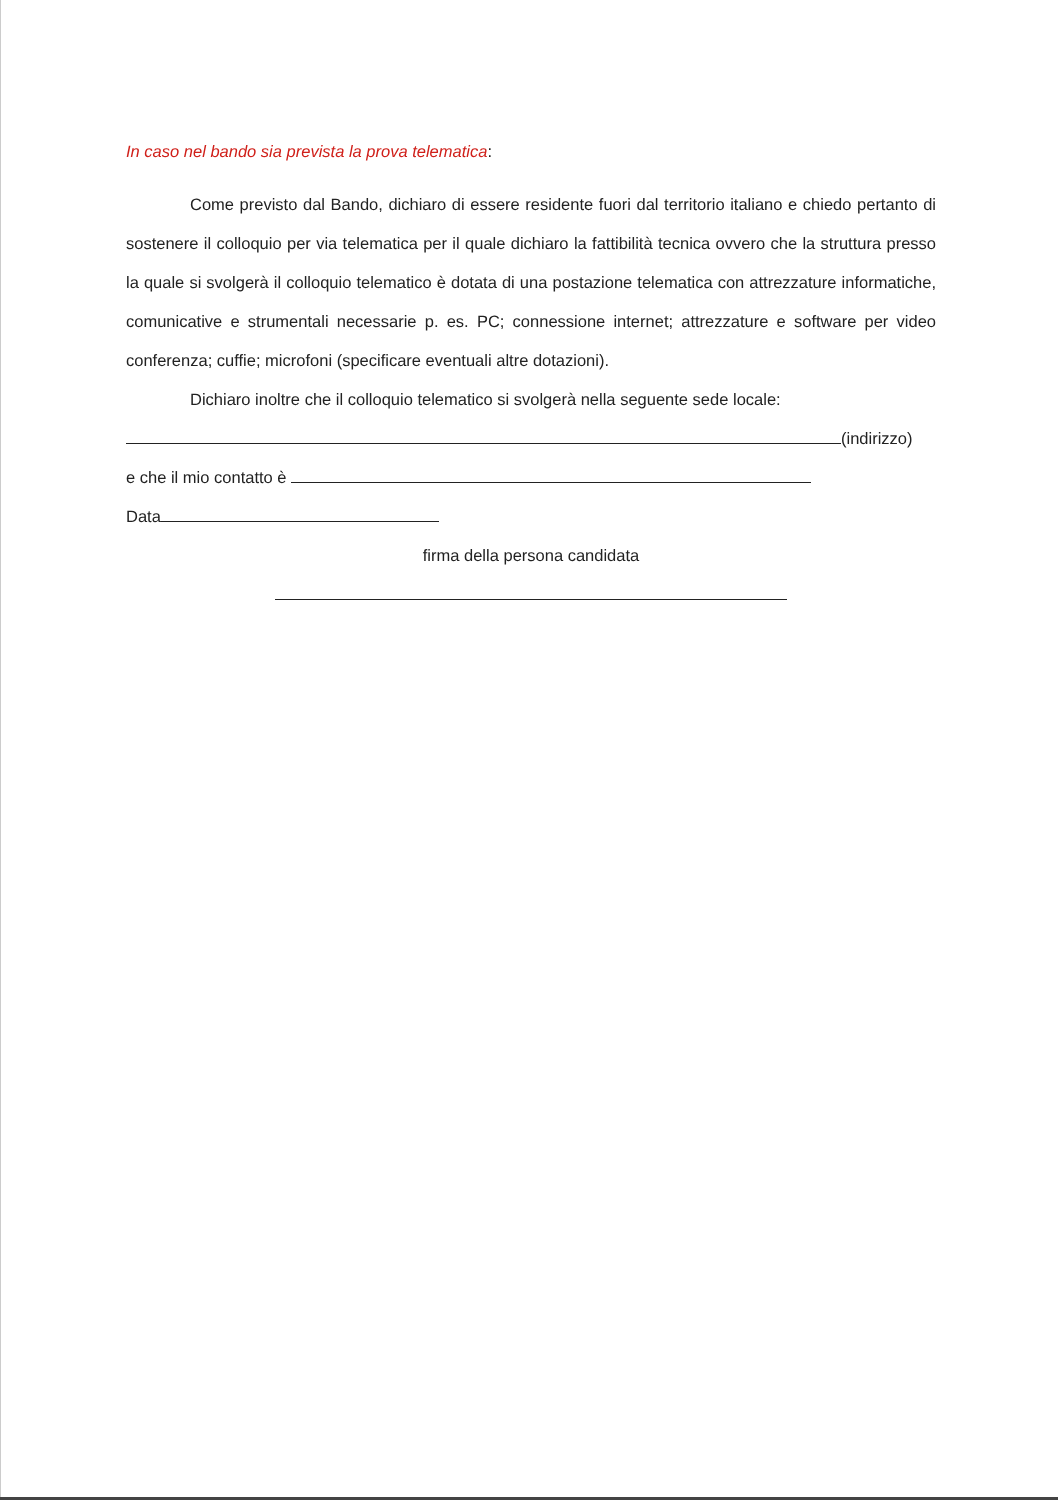In caso nel bando sia prevista la prova telematica:
Come previsto dal Bando, dichiaro di essere residente fuori dal territorio italiano e chiedo pertanto di sostenere il colloquio per via telematica per il quale dichiaro la fattibilità tecnica ovvero che la struttura presso la quale si svolgerà il colloquio telematico è dotata di una postazione telematica con attrezzature informatiche, comunicative e strumentali necessarie p. es. PC; connessione internet; attrezzature e software per video conferenza; cuffie; microfoni (specificare eventuali altre dotazioni).
Dichiaro inoltre che il colloquio telematico si svolgerà nella seguente sede locale:
(indirizzo)
e che il mio contatto è
Data
firma della persona candidata